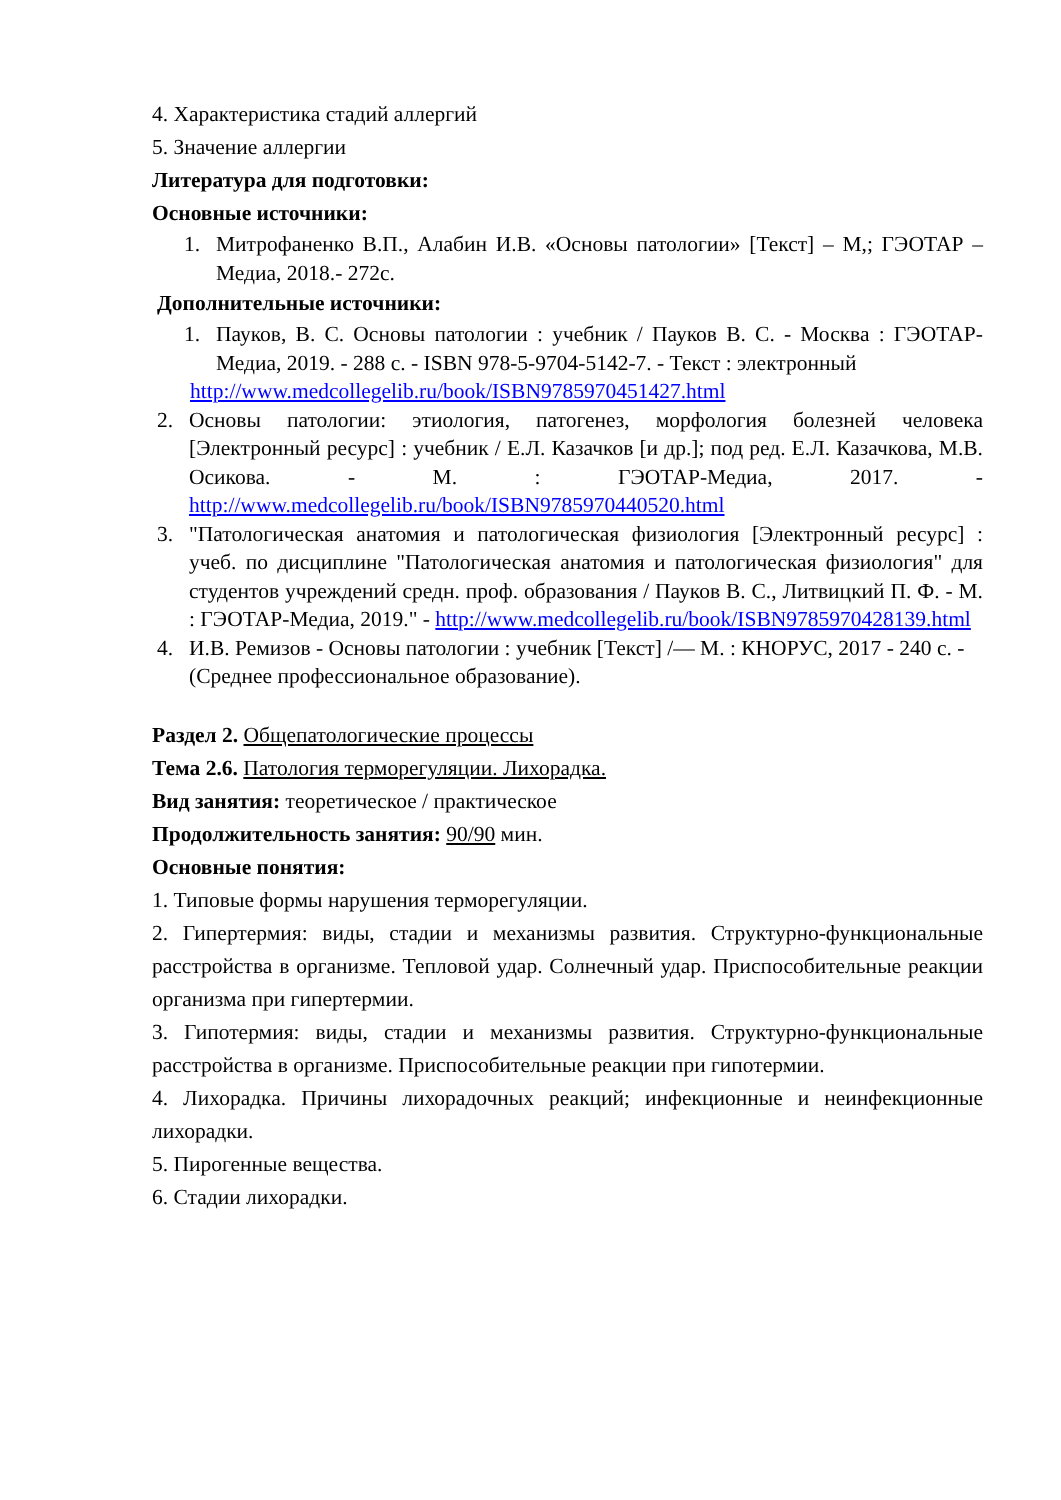4. Характеристика стадий аллергий
5. Значение аллергии
Литература для подготовки:
Основные источники:
1. Митрофаненко В.П., Алабин И.В. «Основы патологии» [Текст] – М,; ГЭОТАР –Медиа, 2018.- 272с.
Дополнительные источники:
1. Пауков, В. С. Основы патологии : учебник / Пауков В. С. - Москва : ГЭОТАР-Медиа, 2019. - 288 с. - ISBN 978-5-9704-5142-7. - Текст : электронный
http://www.medcollegelib.ru/book/ISBN9785970451427.html
2. Основы патологии: этиология, патогенез, морфология болезней человека [Электронный ресурс] : учебник / Е.Л. Казачков [и др.]; под ред. Е.Л. Казачкова, М.В. Осикова. - М. : ГЭОТАР-Медиа, 2017. - http://www.medcollegelib.ru/book/ISBN9785970440520.html
3. "Патологическая анатомия и патологическая физиология [Электронный ресурс] : учеб. по дисциплине "Патологическая анатомия и патологическая физиология" для студентов учреждений средн. проф. образования / Пауков В. С., Литвицкий П. Ф. - М. : ГЭОТАР-Медиа, 2019." - http://www.medcollegelib.ru/book/ISBN9785970428139.html
4. И.В. Ремизов - Основы патологии : учебник [Текст] /— М. : КНОРУС, 2017 - 240 с. - (Среднее профессиональное образование).
Раздел 2. Общепатологические процессы
Тема 2.6. Патология терморегуляции. Лихорадка.
Вид занятия: теоретическое / практическое
Продолжительность занятия: 90/90 мин.
Основные понятия:
1. Типовые формы нарушения терморегуляции.
2. Гипертермия: виды, стадии и механизмы развития. Структурно-функцио­нальные расстройства в организме. Тепловой удар. Солнечный удар. Приспо­собительные реакции организма при гипертермии.
3. Гипотермия: виды, стадии и механизмы развития. Структурно-функцио­нальные расстройства в организме. Приспособительные реакции при гипо­термии.
4. Лихорадка. Причины лихорадочных реакций; инфекционные и неинфекци­онные лихорадки.
5. Пирогенные вещества.
6. Стадии лихорадки.